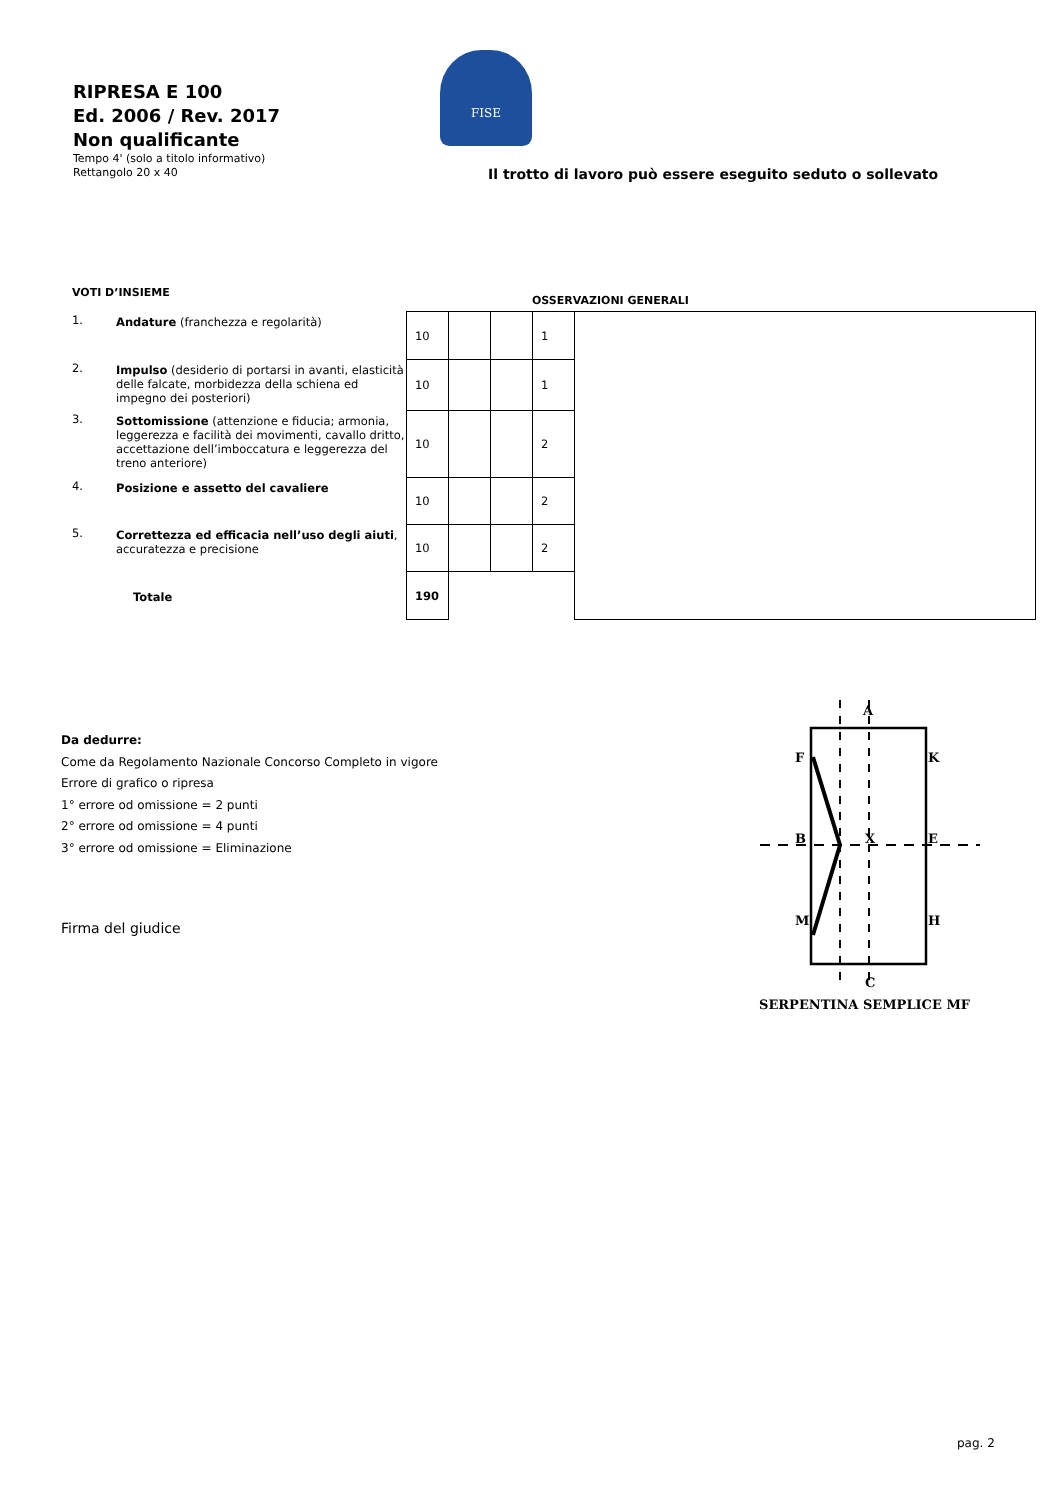RIPRESA E 100
Ed. 2006 / Rev. 2017
Non qualificante
Tempo 4' (solo a titolo informativo)
Rettangolo 20 x 40
FISE
Il trotto di lavoro può essere eseguito seduto o sollevato
VOTI D’INSIEME
OSSERVAZIONI GENERALI
| 1. | Andature (franchezza e regolarità) | 10 | | | 1 | |
| 2. | Impulso (desiderio di portarsi in avanti, elasticità delle falcate, morbidezza della schiena ed impegno dei posteriori) | 10 | | | 1 | |
| 3. | Sottomissione (attenzione e fiducia; armonia, leggerezza e facilità dei movimenti, cavallo dritto, accettazione dell’imboccatura e leggerezza del treno anteriore) | 10 | | | 2 | |
| 4. | Posizione e assetto del cavaliere | 10 | | | 2 | |
| 5. | Correttezza ed efficacia nell’uso degli aiuti , accuratezza e precisione | 10 | | | 2 | |
| | Totale | 190 | | | | |
Da dedurre:
Come da Regolamento Nazionale Concorso Completo in vigore
Errore di grafico o ripresa
1° errore od omissione = 2 punti
2° errore od omissione = 4 punti
3° errore od omissione = Eliminazione
Firma del giudice
A
F
K
B
X
E
M
H
C
SERPENTINA SEMPLICE MF
pag. 2